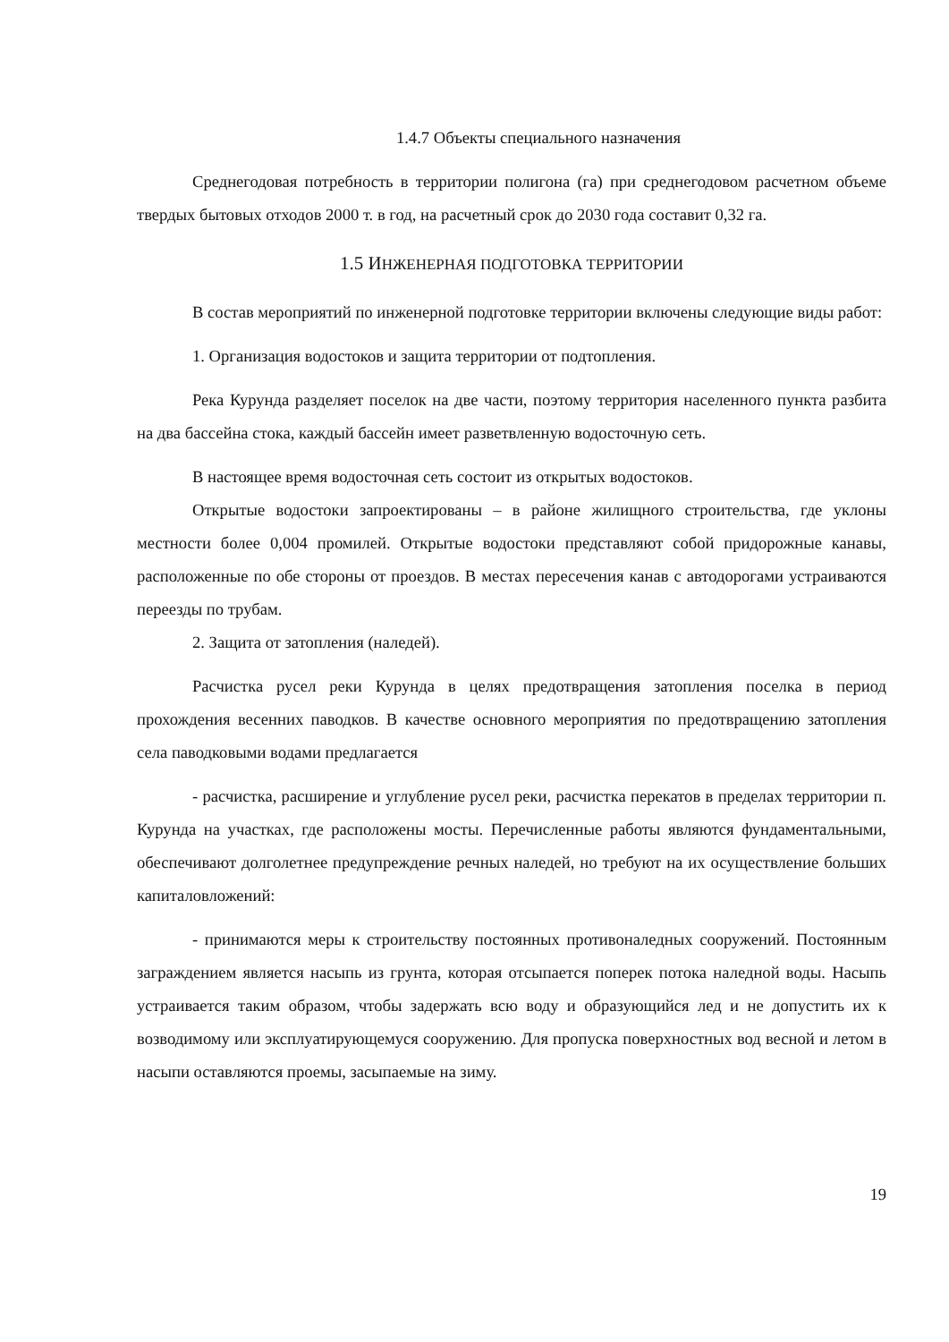1.4.7 Объекты специального назначения
Среднегодовая потребность в территории полигона (га) при среднегодовом расчетном объеме твердых бытовых отходов 2000 т. в год, на расчетный срок до 2030 года составит 0,32 га.
1.5 ИНЖЕНЕРНАЯ ПОДГОТОВКА ТЕРРИТОРИИ
В состав мероприятий по инженерной подготовке территории включены следующие виды работ:
1. Организация водостоков и защита территории от подтопления.
Река Курунда разделяет поселок на две части, поэтому территория населенного пункта разбита на два бассейна стока, каждый бассейн имеет разветвленную водосточную сеть.
В настоящее время водосточная сеть состоит из открытых водостоков.
Открытые водостоки запроектированы – в районе жилищного строительства, где уклоны местности более 0,004 промилей. Открытые водостоки представляют собой придорожные канавы, расположенные по обе стороны от проездов. В местах пересечения канав с автодорогами устраиваются переезды по трубам.
2. Защита от затопления (наледей).
Расчистка русел реки Курунда в целях предотвращения затопления поселка в период прохождения весенних паводков. В качестве основного мероприятия по предотвращению затопления села паводковыми водами предлагается
- расчистка, расширение и углубление русел реки, расчистка перекатов в пределах территории п. Курунда на участках, где расположены мосты. Перечисленные работы являются фундаментальными, обеспечивают долголетнее предупреждение речных наледей, но требуют на их осуществление больших капиталовложений:
- принимаются меры к строительству постоянных противоналедных сооружений. Постоянным заграждением является насыпь из грунта, которая отсыпается поперек потока наледной воды. Насыпь устраивается таким образом, чтобы задержать всю воду и образующийся лед и не допустить их к возводимому или эксплуатирующемуся сооружению. Для пропуска поверхностных вод весной и летом в насыпи оставляются проемы, засыпаемые на зиму.
19